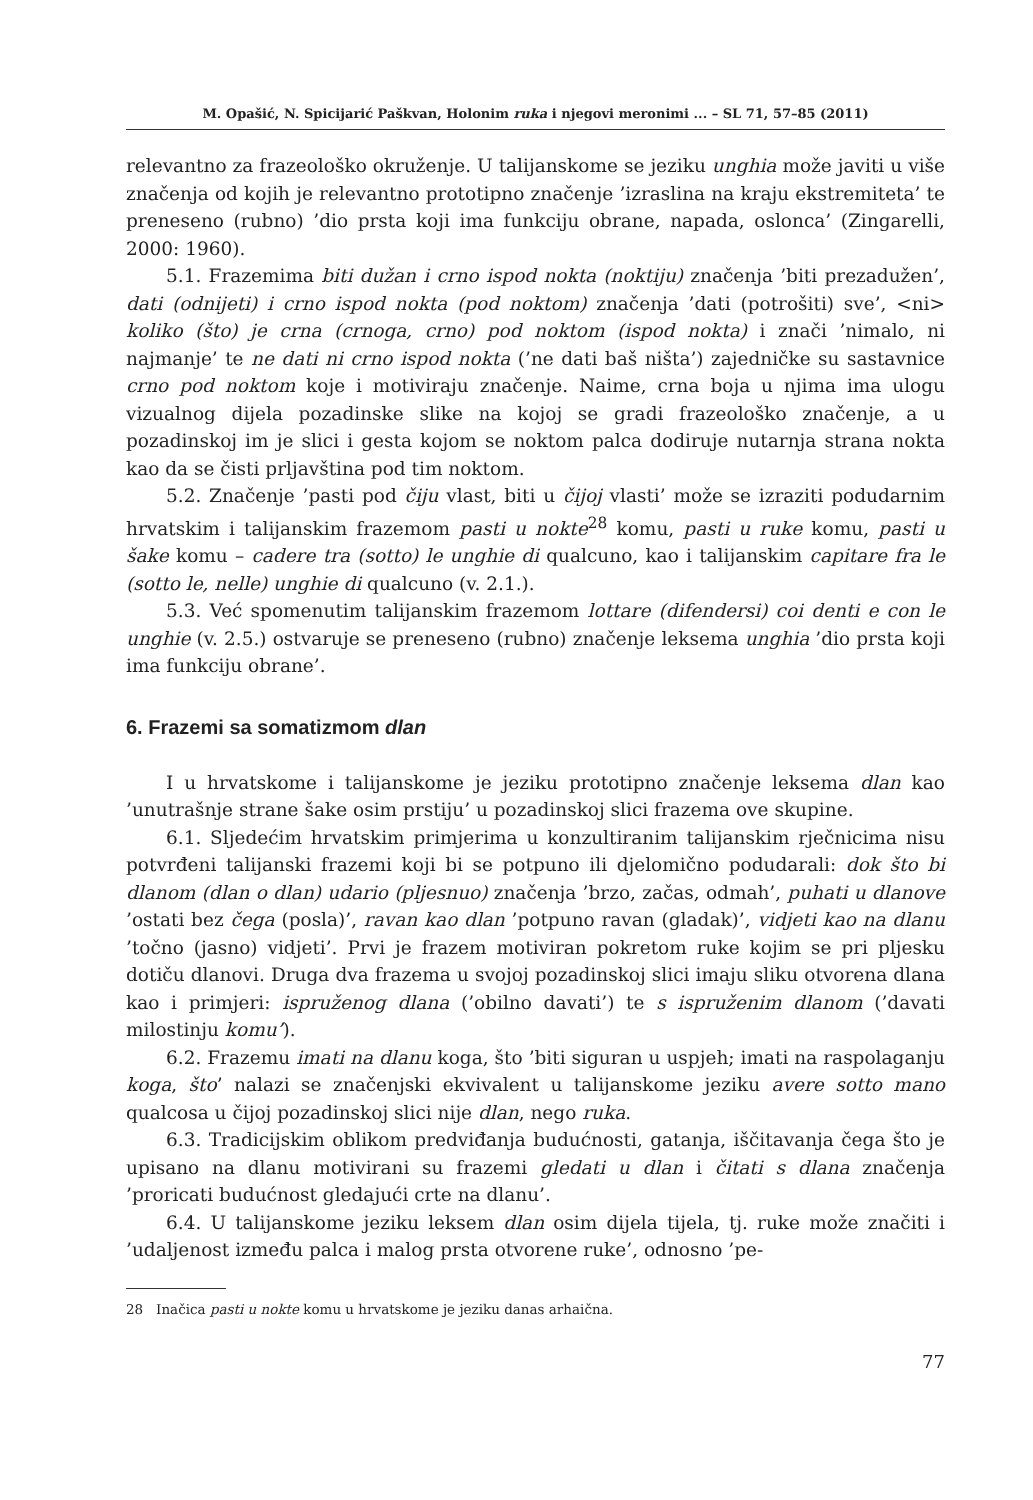M. Opašić, N. Spicijarić Paškvan, Holonim ruka i njegovi meronimi ... – SL 71, 57–85 (2011)
relevantno za frazeološko okruženje. U talijanskome se jeziku unghia može javiti u više značenja od kojih je relevantno prototipno značenje ’izraslina na kraju ekstremiteta’ te preneseno (rubno) ’dio prsta koji ima funkciju obrane, napada, oslonca’ (Zingarelli, 2000: 1960).
5.1. Frazemima biti dužan i crno ispod nokta (noktiju) značenja ’biti prezadužen’, dati (odnijeti) i crno ispod nokta (pod noktom) značenja ’dati (potrošiti) sve’, <ni> koliko (što) je crna (crnoga, crno) pod noktom (ispod nokta) i znači ’nimalo, ni najmanje’ te ne dati ni crno ispod nokta (’ne dati baš ništa’) zajedničke su sastavnice crno pod noktom koje i motiviraju značenje. Naime, crna boja u njima ima ulogu vizualnog dijela pozadinske slike na kojoj se gradi frazeološko značenje, a u pozadinskoj im je slici i gesta kojom se noktom palca dodiruje nutarnja strana nokta kao da se čisti prljavština pod tim noktom.
5.2. Značenje ’pasti pod čiju vlast, biti u čijoj vlasti’ može se izraziti podudarnim hrvatskim i talijanskim frazemom pasti u nokte<sup>28</sup> komu, pasti u ruke komu, pasti u šake komu – cadere tra (sotto) le unghie di qualcuno, kao i talijanskim capitare fra le (sotto le, nelle) unghie di qualcuno (v. 2.1.).
5.3. Već spomenutim talijanskim frazemom lottare (difendersi) coi denti e con le unghie (v. 2.5.) ostvaruje se preneseno (rubno) značenje leksema unghia ’dio prsta koji ima funkciju obrane’.
6. Frazemi sa somatizmom dlan
I u hrvatskome i talijanskome je jeziku prototipno značenje leksema dlan kao ’unutrašnje strane šake osim prstiju’ u pozadinskoj slici frazema ove skupine.
6.1. Sljedećim hrvatskim primjerima u konzultiranim talijanskim rječnicima nisu potvrđeni talijanski frazemi koji bi se potpuno ili djelomično podudarali: dok što bi dlanom (dlan o dlan) udario (pljesnuo) značenja ’brzo, začas, odmah’, puhati u dlanove ’ostati bez čega (posla)’, ravan kao dlan ’potpuno ravan (gladak)’, vidjeti kao na dlanu ’točno (jasno) vidjeti’. Prvi je frazem motiviran pokretom ruke kojim se pri pljesku dotiču dlanovi. Druga dva frazema u svojoj pozadinskoj slici imaju sliku otvorena dlana kao i primjeri: ispruženog dlana (’obilno davati’) te s ispruženim dlanom (’davati milostinju komu’).
6.2. Frazemu imati na dlanu koga, što ’biti siguran u uspjeh; imati na raspolaganju koga, što’ nalazi se značenjski ekvivalent u talijanskome jeziku avere sotto mano qualcosa u čijoj pozadinskoj slici nije dlan, nego ruka.
6.3. Tradicijskim oblikom predviđanja budućnosti, gatanja, iščitavanja čega što je upisano na dlanu motivirani su frazemi gledati u dlan i čitati s dlana značenja ’proricati budućnost gledajući crte na dlanu’.
6.4. U talijanskome jeziku leksem dlan osim dijela tijela, tj. ruke može značiti i ’udaljenost između palca i malog prsta otvorene ruke’, odnosno ’pe-
28 Inačica pasti u nokte komu u hrvatskome je jeziku danas arhaična.
77